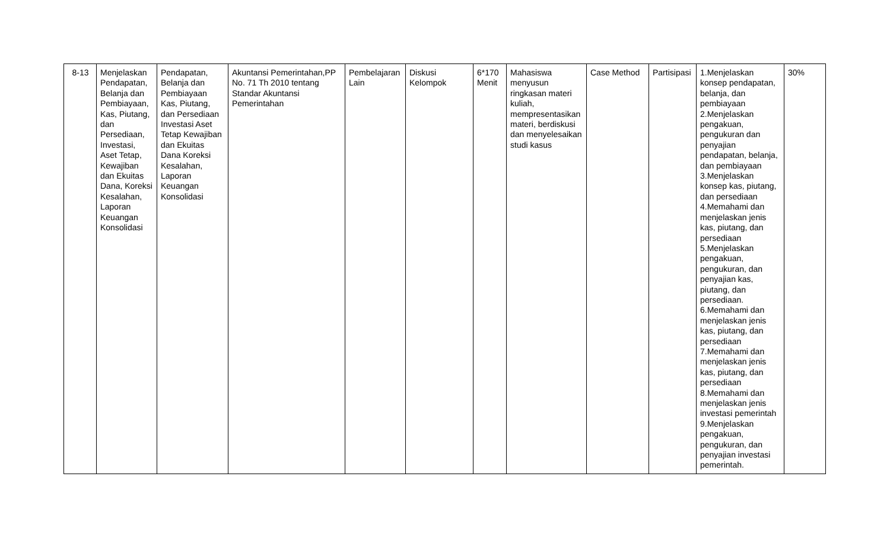| 8-13 | Menjelaskan Pendapatan, Belanja dan Pembiayaan, Kas, Piutang, dan Persediaan, Investasi, Aset Tetap, Kewajiban dan Ekuitas Dana, Koreksi Kesalahan, Laporan Keuangan Konsolidasi | Pendapatan, Belanja dan Pembiayaan Kas, Piutang, dan Persediaan Investasi Aset Tetap Kewajiban dan Ekuitas Dana Koreksi Kesalahan, Laporan Keuangan Konsolidasi | Akuntansi Pemerintahan,PP No. 71 Th 2010 tentang Standar Akuntansi Pemerintahan | Pembelajaran Lain | Diskusi Kelompok | 6*170 Menit | Mahasiswa menyusun ringkasan materi kuliah, mempresentasikan materi, berdiskusi dan menyelesaikan studi kasus | Case Method | Partisipasi | 1.Menjelaskan konsep pendapatan, belanja, dan pembiayaan 2.Menjelaskan pengakuan, pengukuran dan penyajian pendapatan, belanja, dan pembiayaan 3.Menjelaskan konsep kas, piutang, dan persediaan 4.Memahami dan menjelaskan jenis kas, piutang, dan persediaan 5.Menjelaskan pengakuan, pengukuran, dan penyajian kas, piutang, dan persediaan. 6.Memahami dan menjelaskan jenis kas, piutang, dan persediaan 7.Memahami dan menjelaskan jenis kas, piutang, dan persediaan 8.Memahami dan menjelaskan jenis investasi pemerintah 9.Menjelaskan pengakuan, pengukuran, dan penyajian investasi pemerintah. | 30% |